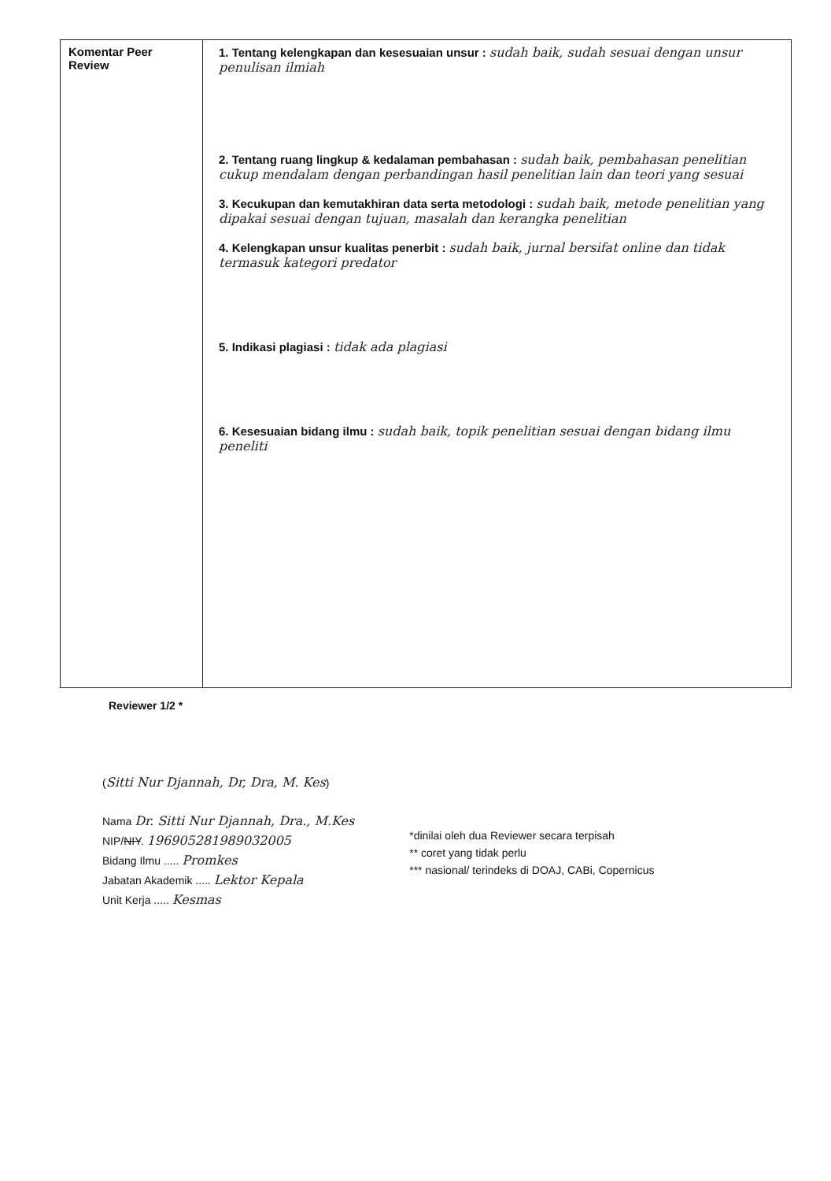| Komentar Peer Review | 1. Tentang kelengkapan dan kesesuaian unsur : sudah baik, sudah sesuai dengan unsur penulisan ilmiah 2. Tentang ruang lingkup & kedalaman pembahasan : sudah baik, pembahasan penelitian cukup mendalam dengan perbandingan hasil penelitian lain dan teori yang sesuai 3. Kecukupan dan kemutakhiran data serta metodologi : sudah baik, metode penelitian yang dipakai sesuai dengan tujuan, masalah dan kerangka penelitian 4. Kelengkapan unsur kualitas penerbit : sudah baik, jurnal bersifat online dan tidak termasuk kategori predator 5. Indikasi plagiasi : tidak ada plagiasi 6. Kesesuaian bidang ilmu : sudah baik, topik penelitian sesuai dengan bidang ilmu peneliti |
Reviewer 1/2 *
(Sitti Nur Djannah, Dr, Dra, M. Kes)
Nama Dr. Sitti Nur Djannah, Dra., M.Kes
NIP/NIY. 196905281989032005
Bidang Ilmu ..... Promkes
Jabatan Akademik ..... Lektor Kepala
Unit Kerja ..... Kesmas
*dinilai oleh dua Reviewer secara terpisah
** coret yang tidak perlu
*** nasional/ terindeks di DOAJ, CABi, Copernicus